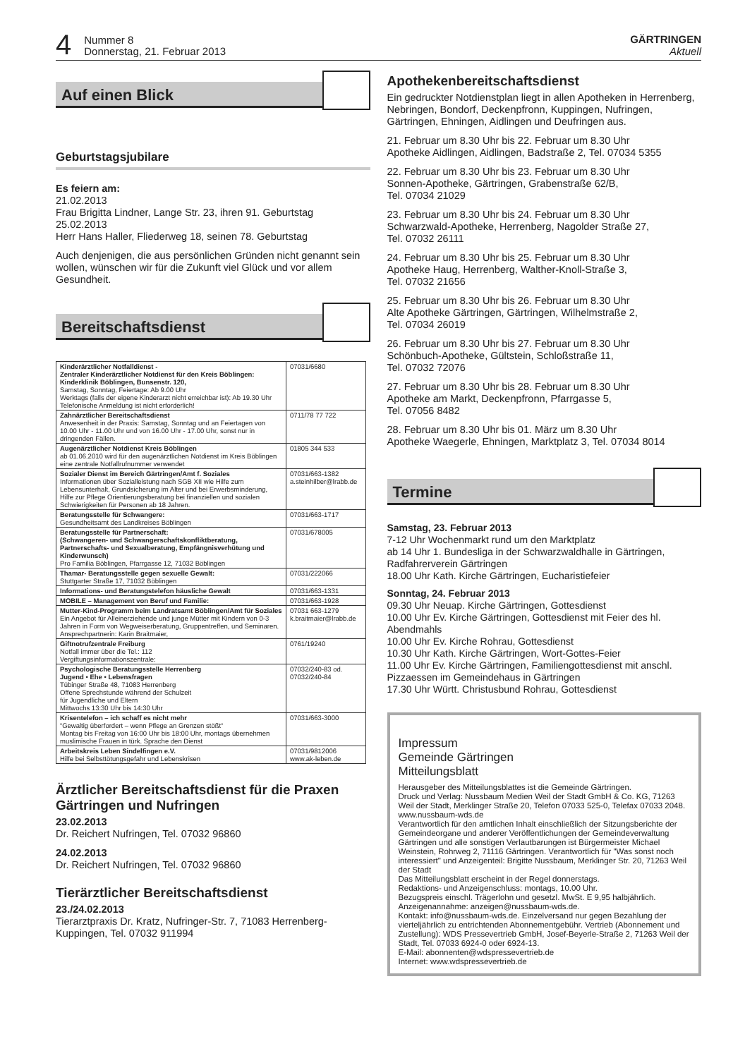4
Nummer 8
Donnerstag, 21. Februar 2013
GÄRTRINGEN
Aktuell
Auf einen Blick
Geburtstagsjubilare
Es feiern am:
21.02.2013
Frau Brigitta Lindner, Lange Str. 23, ihren 91. Geburtstag
25.02.2013
Herr Hans Haller, Fliederweg 18, seinen 78. Geburtstag
Auch denjenigen, die aus persönlichen Gründen nicht genannt sein wollen, wünschen wir für die Zukunft viel Glück und vor allem Gesundheit.
Bereitschaftsdienst
| Kinderärztlicher Notfalldienst - Zentraler Kinderärztlicher Notdienst für den Kreis Böblingen: Kinderklinik Böblingen, Bunsenstr. 120, Samstag, Sonntag, Feiertage: Ab 9.00 Uhr Werktags (falls der eigene Kinderarzt nicht erreichbar ist): Ab 19.30 Uhr Telefonische Anmeldung ist nicht erforderlich! | 07031/6680 |
| Zahnärztlicher Bereitschaftsdienst Anwesenheit in der Praxis: Samstag, Sonntag und an Feiertagen von 10.00 Uhr - 11.00 Uhr und von 16.00 Uhr - 17.00 Uhr, sonst nur in dringenden Fällen. | 0711/78 77 722 |
| Augenärztlicher Notdienst Kreis Böblingen ab 01.06.2010 wird für den augenärztlichen Notdienst im Kreis Böblingen eine zentrale Notfallrufnummer verwendet | 01805 344 533 |
| Sozialer Dienst im Bereich Gärtringen/Amt f. Soziales Informationen über Sozialleistung nach SGB XII wie Hilfe zum Lebensunterhalt, Grundsicherung im Alter und bei Erwerbsminderung, Hilfe zur Pflege Orientierungsberatung bei finanziellen und sozialen Schwierigkeiten für Personen ab 18 Jahren. | 07031/663-1382 a.steinhilber@lrabb.de |
| Beratungsstelle für Schwangere: Gesundheitsamt des Landkreises Böblingen | 07031/663-1717 |
| Beratungsstelle für Partnerschaft: (Schwangeren- und Schwangerschaftskonfliktberatung, Partnerschafts- und Sexualberatung, Empfängnisverhütung und Kinderwunsch) Pro Familia Böblingen, Pfarrgasse 12, 71032 Böblingen | 07031/678005 |
| Thamar- Beratungsstelle gegen sexuelle Gewalt: Stuttgarter Straße 17, 71032 Böblingen | 07031/222066 |
| Informations- und Beratungstelefon häusliche Gewalt | 07031/663-1331 |
| MOBILE – Management von Beruf und Familie: | 07031/663-1928 |
| Mutter-Kind-Programm beim Landratsamt Böblingen/Amt für Soziales Ein Angebot für Alleinerziehende und junge Mütter mit Kindern von 0-3 Jahren in Form von Wegweiserberatung, Gruppentreffen, und Seminaren. Ansprechpartnerin: Karin Braitmaier, | 07031 663-1279 k.braitmaier@lrabb.de |
| Giftnotrufzentrale Freiburg Notfall immer über die Tel.: 112 Vergiftungsinformationszentrale: | 0761/19240 |
| Psychologische Beratungsstelle Herrenberg Jugend • Ehe • Lebensfragen Tübinger Straße 48, 71083 Herrenberg Offene Sprechstunde während der Schulzeit für Jugendliche und Eltern Mittwochs 13:30 Uhr bis 14:30 Uhr | 07032/240-83 od. 07032/240-84 |
| Krisentelefon – ich schaff es nicht mehr “Gewaltig überfordert – wenn Pflege an Grenzen stößt“ Montag bis Freitag von 16:00 Uhr bis 18:00 Uhr, montags übernehmen muslimische Frauen in türk. Sprache den Dienst | 07031/663-3000 |
| Arbeitskreis Leben Sindelfingen e.V. Hilfe bei Selbsttötungsgefahr und Lebenskrisen | 07031/9812006 www.ak-leben.de |
Ärztlicher Bereitschaftsdienst für die Praxen Gärtringen und Nufringen
23.02.2013
Dr. Reichert Nufringen, Tel. 07032 96860
24.02.2013
Dr. Reichert Nufringen, Tel. 07032 96860
Tierärztlicher Bereitschaftsdienst
23./24.02.2013
Tierarztpraxis Dr. Kratz, Nufringer-Str. 7, 71083 Herrenberg-Kuppingen, Tel. 07032 911994
Apothekenbereitschaftsdienst
Ein gedruckter Notdienstplan liegt in allen Apotheken in Herrenberg, Nebringen, Bondorf, Deckenpfronn, Kuppingen, Nufringen, Gärtringen, Ehningen, Aidlingen und Deufringen aus.
21. Februar um 8.30 Uhr bis 22. Februar um 8.30 Uhr
Apotheke Aidlingen, Aidlingen, Badstraße 2, Tel. 07034 5355
22. Februar um 8.30 Uhr bis 23. Februar um 8.30 Uhr
Sonnen-Apotheke, Gärtringen, Grabenstraße 62/B,
Tel. 07034 21029
23. Februar um 8.30 Uhr bis 24. Februar um 8.30 Uhr
Schwarzwald-Apotheke, Herrenberg, Nagolder Straße 27,
Tel. 07032 26111
24. Februar um 8.30 Uhr bis 25. Februar um 8.30 Uhr
Apotheke Haug, Herrenberg, Walther-Knoll-Straße 3,
Tel. 07032 21656
25. Februar um 8.30 Uhr bis 26. Februar um 8.30 Uhr
Alte Apotheke Gärtringen, Gärtringen, Wilhelmstraße 2,
Tel. 07034 26019
26. Februar um 8.30 Uhr bis 27. Februar um 8.30 Uhr
Schönbuch-Apotheke, Gültstein, Schloßstraße 11,
Tel. 07032 72076
27. Februar um 8.30 Uhr bis 28. Februar um 8.30 Uhr
Apotheke am Markt, Deckenpfronn, Pfarrgasse 5,
Tel. 07056 8482
28. Februar um 8.30 Uhr bis 01. März um 8.30 Uhr
Apotheke Waegerle, Ehningen, Marktplatz 3, Tel. 07034 8014
Termine
Samstag, 23. Februar 2013
7-12 Uhr Wochenmarkt rund um den Marktplatz
ab 14 Uhr 1. Bundesliga in der Schwarzwaldhalle in Gärtringen, Radfahrerverein Gärtringen
18.00 Uhr Kath. Kirche Gärtringen, Eucharistiefeier
Sonntag, 24. Februar 2013
09.30 Uhr Neuap. Kirche Gärtringen, Gottesdienst
10.00 Uhr Ev. Kirche Gärtringen, Gottesdienst mit Feier des hl. Abendmahls
10.00 Uhr Ev. Kirche Rohrau, Gottesdienst
10.30 Uhr Kath. Kirche Gärtringen, Wort-Gottes-Feier
11.00 Uhr Ev. Kirche Gärtringen, Familiengottesdienst mit anschl. Pizzaessen im Gemeindehaus in Gärtringen
17.30 Uhr Württ. Christusbund Rohrau, Gottesdienst
Impressum
Gemeinde Gärtringen
Mitteilungsblatt
Herausgeber des Mitteilungsblattes ist die Gemeinde Gärtringen.
Druck und Verlag: Nussbaum Medien Weil der Stadt GmbH & Co. KG, 71263 Weil der Stadt, Merklinger Straße 20, Telefon 07033 525-0, Telefax 07033 2048. www.nussbaum-wds.de
Verantwortlich für den amtlichen Inhalt einschließlich der Sitzungsberichte der Gemeindeorgane und anderer Veröffentlichungen der Gemeindeverwaltung Gärtringen und alle sonstigen Verlautbarungen ist Bürgermeister Michael Weinstein, Rohrweg 2, 71116 Gärtringen. Verantwortlich für "Was sonst noch interessiert" und Anzeigenteil: Brigitte Nussbaum, Merklinger Str. 20, 71263 Weil der Stadt
Das Mitteilungsblatt erscheint in der Regel donnerstags.
Redaktions- und Anzeigenschluss: montags, 10.00 Uhr.
Bezugspreis einschl. Trägerlohn und gesetzl. MwSt. E 9,95 halbjährlich.
Anzeigenannahme: anzeigen@nussbaum-wds.de.
Kontakt: info@nussbaum-wds.de. Einzelversand nur gegen Bezahlung der vierteljährlich zu entrichtenden Abonnementgebühr. Vertrieb (Abonnement und Zustellung): WDS Pressevertrieb GmbH, Josef-Beyerle-Straße 2, 71263 Weil der Stadt, Tel. 07033 6924-0 oder 6924-13.
E-Mail: abonnenten@wdspressevertrieb.de
Internet: www.wdspressevertrieb.de